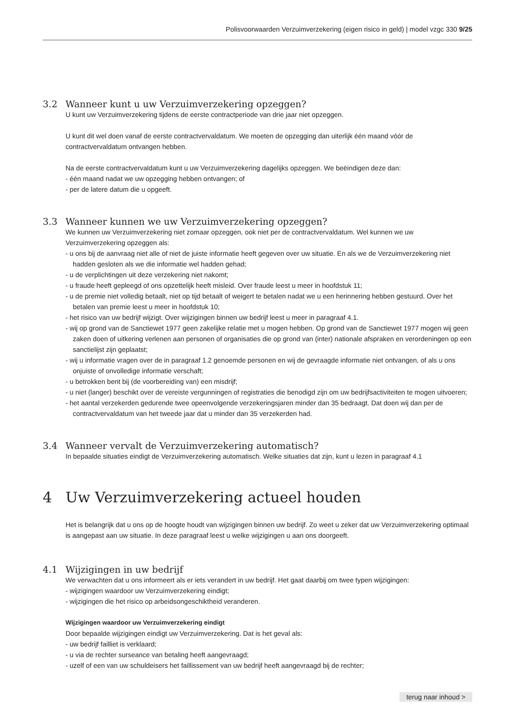Polisvoorwaarden Verzuimverzekering (eigen risico in geld) | model vzgc 330 9/25
3.2 Wanneer kunt u uw Verzuimverzekering opzeggen?
U kunt uw Verzuimverzekering tijdens de eerste contractperiode van drie jaar niet opzeggen.
U kunt dit wel doen vanaf de eerste contractvervaldatum. We moeten de opzegging dan uiterlijk één maand vóór de contractvervaldatum ontvangen hebben.
Na de eerste contractvervaldatum kunt u uw Verzuimverzekering dagelijks opzeggen. We beëindigen deze dan:
- één maand nadat we uw opzegging hebben ontvangen; of
- per de latere datum die u opgeeft.
3.3 Wanneer kunnen we uw Verzuimverzekering opzeggen?
We kunnen uw Verzuimverzekering niet zomaar opzeggen, ook niet per de contractvervaldatum. Wel kunnen we uw Verzuimverzekering opzeggen als:
- u ons bij de aanvraag niet alle of niet de juiste informatie heeft gegeven over uw situatie. En als we de Verzuimverzekering niet hadden gesloten als we die informatie wel hadden gehad;
- u de verplichtingen uit deze verzekering niet nakomt;
- u fraude heeft gepleegd of ons opzettelijk heeft misleid. Over fraude leest u meer in hoofdstuk 11;
- u de premie niet volledig betaalt, niet op tijd betaalt of weigert te betalen nadat we u een herinnering hebben gestuurd. Over het betalen van premie leest u meer in hoofdstuk 10;
- het risico van uw bedrijf wijzigt. Over wijzigingen binnen uw bedrijf leest u meer in paragraaf 4.1.
- wij op grond van de Sanctiewet 1977 geen zakelijke relatie met u mogen hebben. Op grond van de Sanctiewet 1977 mogen wij geen zaken doen of uitkering verlenen aan personen of organisaties die op grond van (inter) nationale afspraken en verordeningen op een sanctielijst zijn geplaatst;
- wij u informatie vragen over de in paragraaf 1.2 genoemde personen en wij de gevraagde informatie niet ontvangen, of als u ons onjuiste of onvolledige informatie verschaft;
- u betrokken bent bij (de voorbereiding van) een misdrijf;
- u niet (langer) beschikt over de vereiste vergunningen of registraties die benodigd zijn om uw bedrijfsactiviteiten te mogen uitvoeren;
- het aantal verzekerden gedurende twee opeenvolgende verzekeringsjaren minder dan 35 bedraagt. Dat doen wij dan per de contractvervaldatum van het tweede jaar dat u minder dan 35 verzekerden had.
3.4 Wanneer vervalt de Verzuimverzekering automatisch?
In bepaalde situaties eindigt de Verzuimverzekering automatisch. Welke situaties dat zijn, kunt u lezen in paragraaf 4.1
4 Uw Verzuimverzekering actueel houden
Het is belangrijk dat u ons op de hoogte houdt van wijzigingen binnen uw bedrijf. Zo weet u zeker dat uw Verzuimverzekering optimaal is aangepast aan uw situatie. In deze paragraaf leest u welke wijzigingen u aan ons doorgeeft.
4.1 Wijzigingen in uw bedrijf
We verwachten dat u ons informeert als er iets verandert in uw bedrijf. Het gaat daarbij om twee typen wijzigingen:
- wijzigingen waardoor uw Verzuimverzekering eindigt;
- wijzigingen die het risico op arbeidsongeschiktheid veranderen.
Wijzigingen waardoor uw Verzuimverzekering eindigt
Door bepaalde wijzigingen eindigt uw Verzuimverzekering. Dat is het geval als:
- uw bedrijf failliet is verklaard;
- u via de rechter surseance van betaling heeft aangevraagd;
- uzelf of een van uw schuldeisers het faillissement van uw bedrijf heeft aangevraagd bij de rechter;
terug naar inhoud >